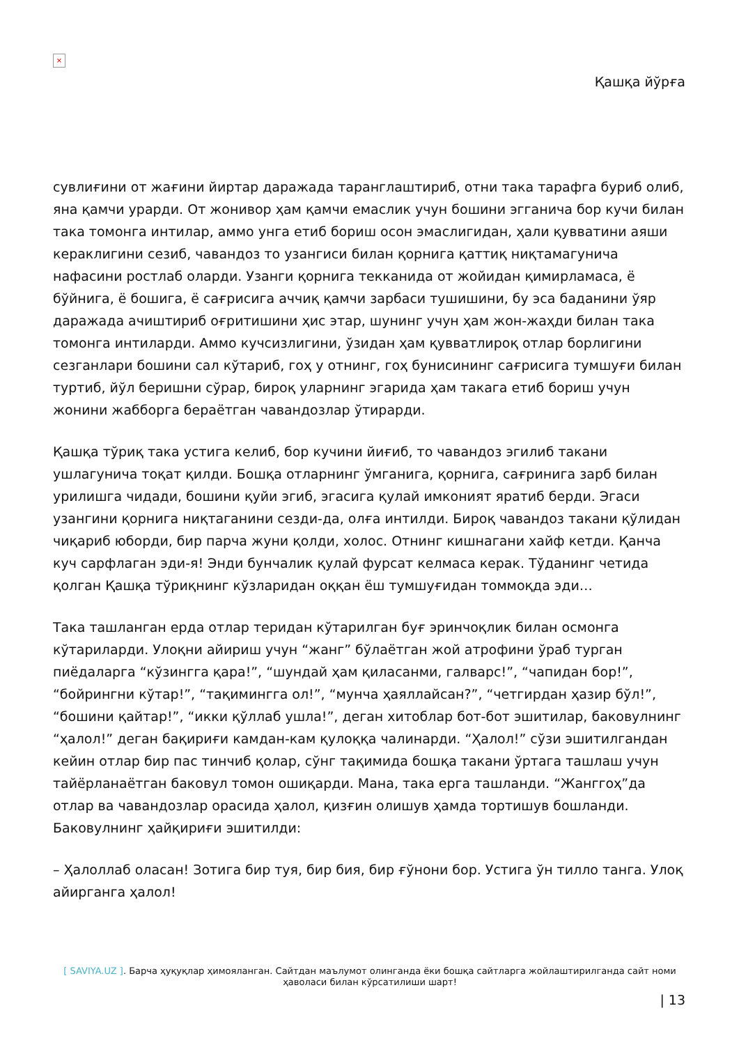×
Қашқа йўрға
сувлиғини от жағини йиртар даражада таранглаштириб, отни така тарафга буриб олиб, яна қамчи урарди. От жонивор ҳам қамчи емаслик учун бошини эгганича бор кучи билан така томонга интилар, аммо унга етиб бориш осон эмаслигидан, ҳали қувватини аяши кераклигини сезиб, чавандоз то узангиси билан қорнига қаттиқ ниқтамагунича нафасини ростлаб оларди. Узанги қорнига текканида от жойидан қимирламаса, ё бўйнига, ё бошига, ё сағрисига аччиқ қамчи зарбаси тушишини, бу эса баданини ўяр даражада ачиштириб оғритишини ҳис этар, шунинг учун ҳам жон-жаҳди билан така томонга интиларди. Аммо кучсизлигини, ўзидан ҳам қувватлироқ отлар борлигини сезганлари бошини сал кўтариб, гоҳ у отнинг, гоҳ бунисининг сағрисига тумшуғи билан туртиб, йўл беришни сўрар, бироқ уларнинг эгарида ҳам такага етиб бориш учун жонини жабборга бераётган чавандозлар ўтирарди.
Қашқа тўриқ така устига келиб, бор кучини йиғиб, то чавандоз эгилиб такани ушлагунича тоқат қилди. Бошқа отларнинг ўмганига, қорнига, сағринига зарб билан урилишга чидади, бошини қуйи эгиб, эгасига қулай имконият яратиб берди. Эгаси узангини қорнига ниқтаганини сезди-да, олға интилди. Бироқ чавандоз такани қўлидан чиқариб юборди, бир парча жуни қолди, холос. Отнинг кишнагани хайф кетди. Қанча куч сарфлаган эди-я! Энди бунчалик қулай фурсат келмаса керак. Тўданинг четида қолган Қашқа тўриқнинг кўзларидан оққан ёш тумшуғидан томмоқда эди…
Така ташланган ерда отлар теридан кўтарилган буғ эринчоқлик билан осмонга кўтариларди. Улоқни айириш учун “жанг” бўлаётган жой атрофини ўраб турган пиёдаларга “кўзингга қара!”, “шундай ҳам қиласанми, галварс!”, “чапидан бор!”, “бойрингни кўтар!”, “тақимингга ол!”, “мунча ҳаяллайсан?”, “четгирдан ҳазир бўл!”, “бошини қайтар!”, “икки қўллаб ушла!”, деган хитоблар бот-бот эшитилар, баковулнинг “ҳалол!” деган бақириғи камдан-кам қулоққа чалинарди. “Ҳалол!” сўзи эшитилгандан кейин отлар бир пас тинчиб қолар, сўнг тақимида бошқа такани ўртага ташлаш учун тайёрланаётган баковул томон ошиқарди. Мана, така ерга ташланди. “Жанггоҳ”да отлар ва чавандозлар орасида ҳалол, қизғин олишув ҳамда тортишув бошланди. Баковулнинг ҳайқириғи эшитилди:
– Ҳалоллаб оласан! Зотига бир туя, бир бия, бир ғўнони бор. Устига ўн тилло танга. Улоқ айирганга ҳалол!
[ SAVIYA.UZ ]. Барча ҳуқуқлар ҳимояланган. Сайтдан маълумот олинганда ёки бошқа сайтларга жойлаштирилганда сайт номи ҳаволаси билан кўрсатилиши шарт!
| 13